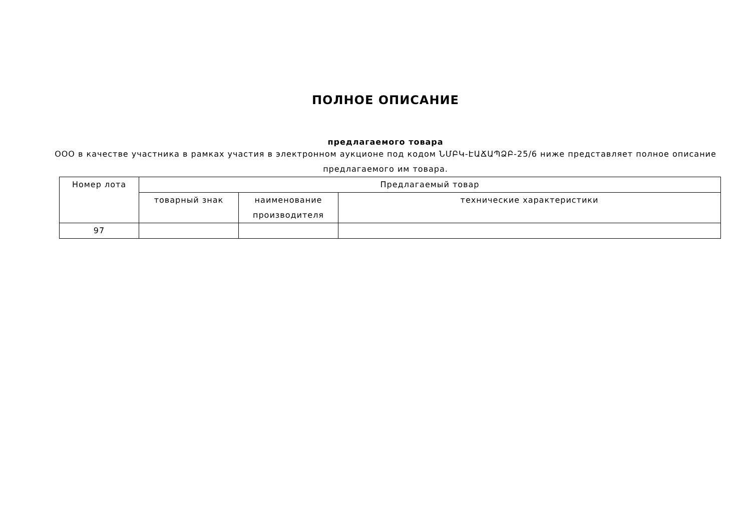ПОЛНОЕ ОПИСАНИЕ
предлагаемого товара
ООО в качестве участника в рамках участия в электронном аукционе под кодом ՆՄԲԿ-ԷԱՃԱՊՁԲ-25/6 ниже представляет полное описание предлагаемого им товара.
| Номер лота | Предлагаемый товар | | |
| --- | --- | --- | --- |
| | товарный знак | наименование производителя | технические характеристики |
| 97 | | | |